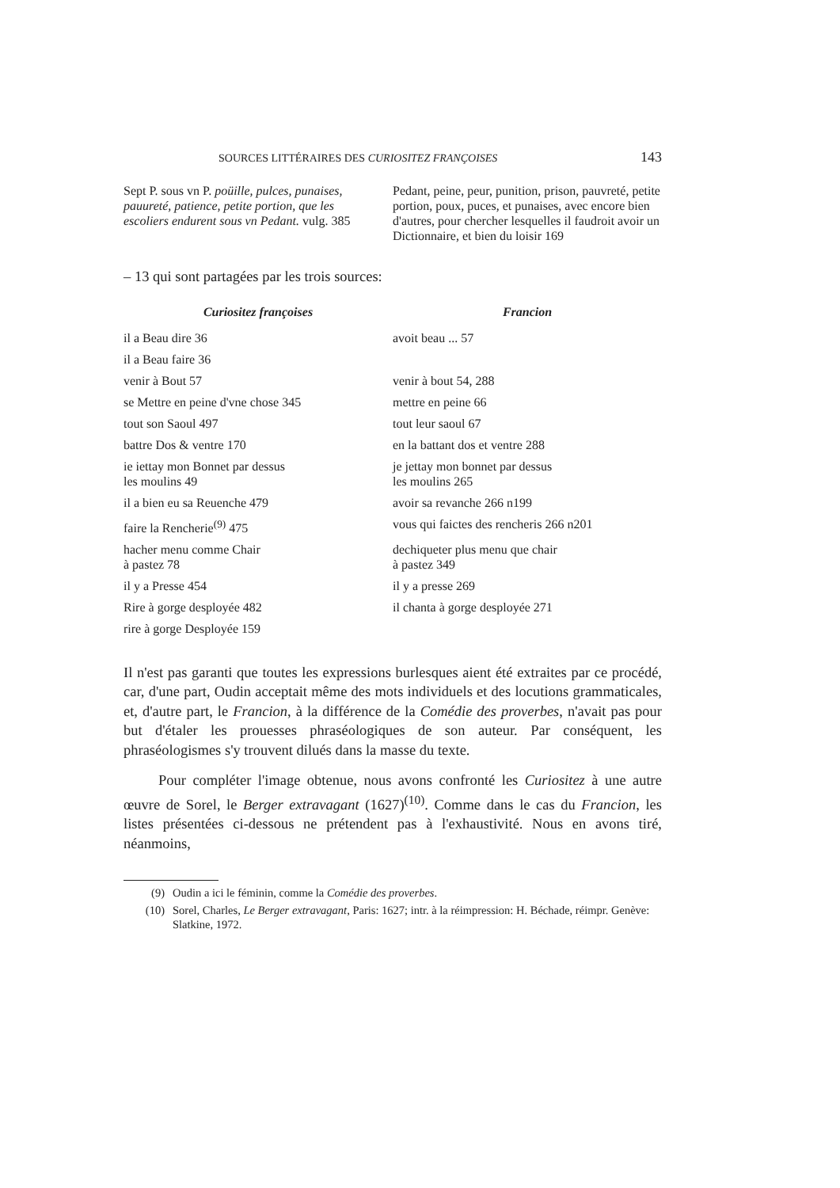SOURCES LITTÉRAIRES DES CURIOSITEZ FRANÇOISES 143
| Sept P. sous vn P. poüille, pulces, punaises, pauureté, patience, petite portion, que les escoliers endurent sous vn Pedant. vulg. 385 | Pedant, peine, peur, punition, prison, pauvreté, petite portion, poux, puces, et punaises, avec encore bien d'autres, pour chercher lesquelles il faudroit avoir un Dictionnaire, et bien du loisir 169 |
– 13 qui sont partagées par les trois sources:
| Curiositez françoises | Francion |
| --- | --- |
| il a Beau dire 36 | avoit beau ... 57 |
| il a Beau faire 36 | |
| venir à Bout 57 | venir à bout 54, 288 |
| se Mettre en peine d'vne chose 345 | mettre en peine 66 |
| tout son Saoul 497 | tout leur saoul 67 |
| battre Dos & ventre 170 | en la battant dos et ventre 288 |
| ie iettay mon Bonnet par dessus les moulins 49 | je jettay mon bonnet par dessus les moulins 265 |
| il a bien eu sa Reuenche 479 | avoir sa revanche 266 n199 |
| faire la Rencherie<sup>(9)</sup> 475 | vous qui faictes des rencheris 266 n201 |
| hacher menu comme Chair à pastez 78 | dechiqueter plus menu que chair à pastez 349 |
| il y a Presse 454 | il y a presse 269 |
| Rire à gorge desployée 482 | il chanta à gorge desployée 271 |
| rire à gorge Desployée 159 | |
Il n'est pas garanti que toutes les expressions burlesques aient été extraites par ce procédé, car, d'une part, Oudin acceptait même des mots individuels et des locutions grammaticales, et, d'autre part, le Francion, à la différence de la Comédie des proverbes, n'avait pas pour but d'étaler les prouesses phraséologiques de son auteur. Par conséquent, les phraséologismes s'y trouvent dilués dans la masse du texte.
Pour compléter l'image obtenue, nous avons confronté les Curiositez à une autre œuvre de Sorel, le Berger extravagant (1627)<sup>(10)</sup>. Comme dans le cas du Francion, les listes présentées ci-dessous ne prétendent pas à l'exhaustivité. Nous en avons tiré, néanmoins,
(9) Oudin a ici le féminin, comme la Comédie des proverbes.
(10) Sorel, Charles, Le Berger extravagant, Paris: 1627; intr. à la réimpression: H. Béchade, réimpr. Genève: Slatkine, 1972.